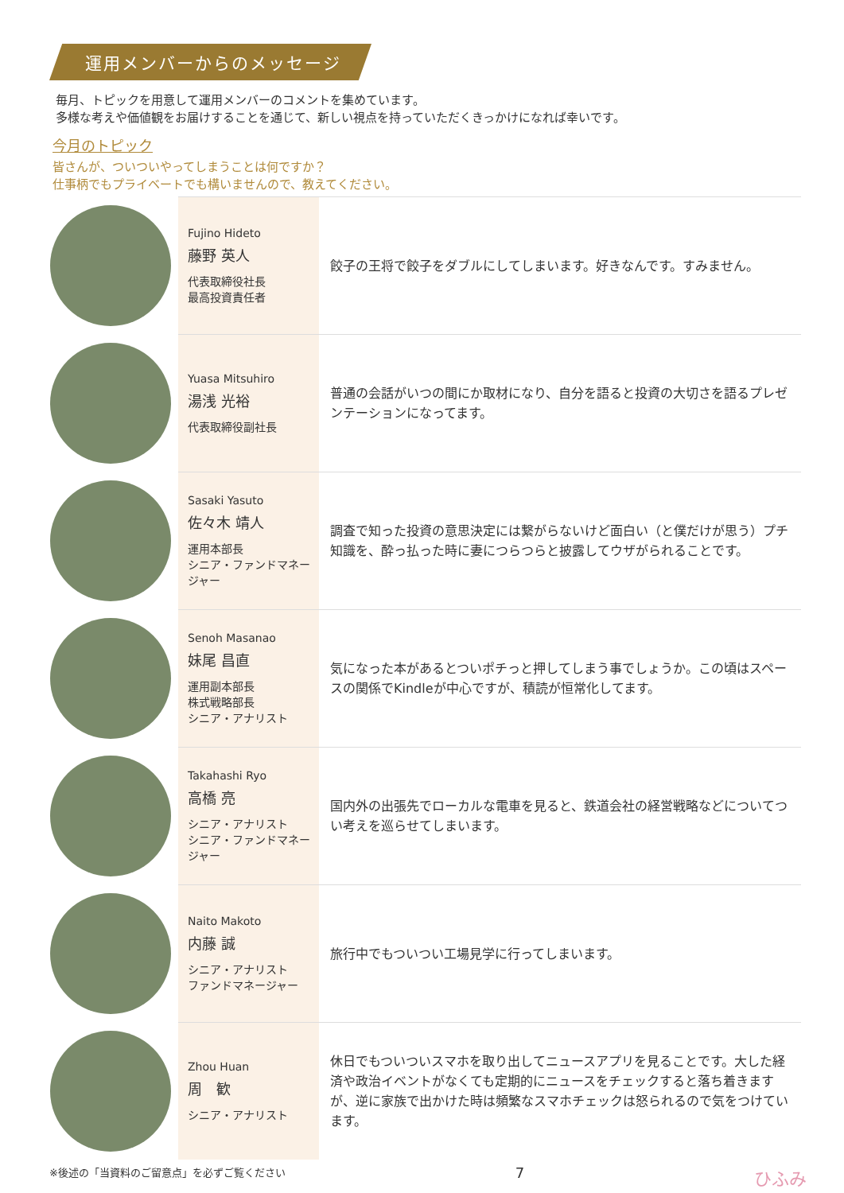運用メンバーからのメッセージ
毎月、トピックを用意して運用メンバーのコメントを集めています。
多様な考えや価値観をお届けすることを通じて、新しい視点を持っていただくきっかけになれば幸いです。
今月のトピック
皆さんが、ついついやってしまうことは何ですか？
仕事柄でもプライベートでも構いませんので、教えてください。
| | Fujino Hideto 藤野 英人 代表取締役社長 最高投資責任者 | 餃子の王将で餃子をダブルにしてしまいます。好きなんです。すみません。 |
| | Yuasa Mitsuhiro 湯浅 光裕 代表取締役副社長 | 普通の会話がいつの間にか取材になり、自分を語ると投資の大切さを語るプレゼンテーションになってます。 |
| | Sasaki Yasuto 佐々木 靖人 運用本部長 シニア・ファンドマネージャー | 調査で知った投資の意思決定には繋がらないけど面白い（と僕だけが思う）プチ知識を、酔っ払った時に妻につらつらと披露してウザがられることです。 |
| | Senoh Masanao 妹尾 昌直 運用副本部長 株式戦略部長 シニア・アナリスト | 気になった本があるとついポチっと押してしまう事でしょうか。この頃はスペースの関係でKindleが中心ですが、積読が恒常化してます。 |
| | Takahashi Ryo 高橋 亮 シニア・アナリスト シニア・ファンドマネージャー | 国内外の出張先でローカルな電車を見ると、鉄道会社の経営戦略などについてつい考えを巡らせてしまいます。 |
| | Naito Makoto 内藤 誠 シニア・アナリスト ファンドマネージャー | 旅行中でもついつい工場見学に行ってしまいます。 |
| | Zhou Huan 周 歓 シニア・アナリスト | 休日でもついついスマホを取り出してニュースアプリを見ることです。大した経済や政治イベントがなくても定期的にニュースをチェックすると落ち着きますが、逆に家族で出かけた時は頻繁なスマホチェックは怒られるので気をつけています。 |
※後述の「当資料のご留意点」を必ずご覧ください 7 ひふみ